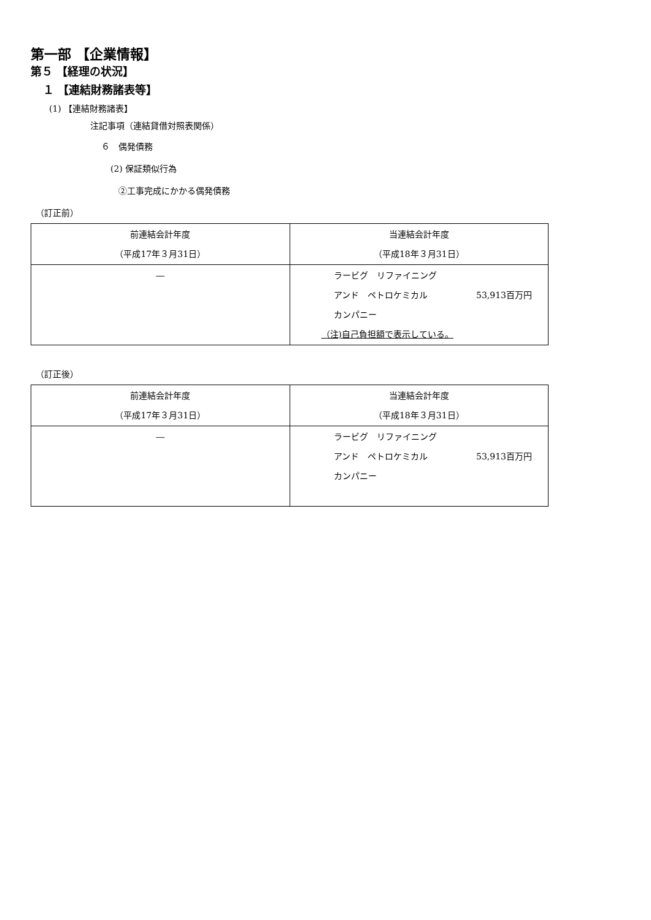第一部 【企業情報】
第５ 【経理の状況】
１ 【連結財務諸表等】
(1) 【連結財務諸表】
注記事項（連結貸借対照表関係）
６　偶発債務
(2) 保証類似行為
②工事完成にかかる偶発債務
（訂正前）
| 前連結会計年度 （平成17年３月31日） | 当連結会計年度 （平成18年３月31日） |
| ― | ラービグ リファイニング アンド ペトロケミカル 53,913百万円 カンパニー （注)自己負担額で表示している。 |
（訂正後）
| 前連結会計年度 （平成17年３月31日） | 当連結会計年度 （平成18年３月31日） |
| ― | ラービグ リファイニング アンド ペトロケミカル 53,913百万円 カンパニー |